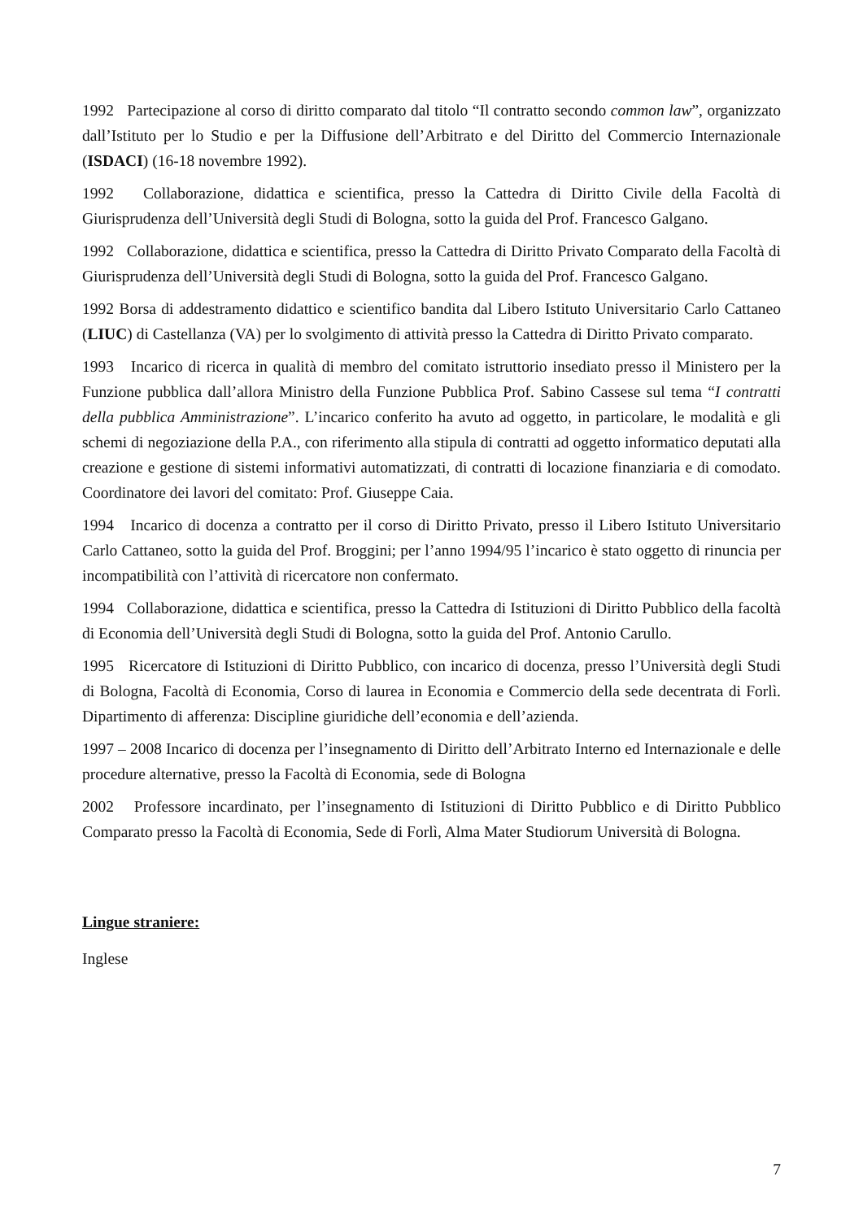1992 Partecipazione al corso di diritto comparato dal titolo “Il contratto secondo common law”, organizzato dall’Istituto per lo Studio e per la Diffusione dell’Arbitrato e del Diritto del Commercio Internazionale (ISDACI) (16-18 novembre 1992).
1992 Collaborazione, didattica e scientifica, presso la Cattedra di Diritto Civile della Facoltà di Giurisprudenza dell’Università degli Studi di Bologna, sotto la guida del Prof. Francesco Galgano.
1992 Collaborazione, didattica e scientifica, presso la Cattedra di Diritto Privato Comparato della Facoltà di Giurisprudenza dell’Università degli Studi di Bologna, sotto la guida del Prof. Francesco Galgano.
1992 Borsa di addestramento didattico e scientifico bandita dal Libero Istituto Universitario Carlo Cattaneo (LIUC) di Castellanza (VA) per lo svolgimento di attività presso la Cattedra di Diritto Privato comparato.
1993 Incarico di ricerca in qualità di membro del comitato istruttorio insediato presso il Ministero per la Funzione pubblica dall’allora Ministro della Funzione Pubblica Prof. Sabino Cassese sul tema “I contratti della pubblica Amministrazione”. L’incarico conferito ha avuto ad oggetto, in particolare, le modalità e gli schemi di negoziazione della P.A., con riferimento alla stipula di contratti ad oggetto informatico deputati alla creazione e gestione di sistemi informativi automatizzati, di contratti di locazione finanziaria e di comodato. Coordinatore dei lavori del comitato: Prof. Giuseppe Caia.
1994 Incarico di docenza a contratto per il corso di Diritto Privato, presso il Libero Istituto Universitario Carlo Cattaneo, sotto la guida del Prof. Broggini; per l’anno 1994/95 l’incarico è stato oggetto di rinuncia per incompatibilità con l’attività di ricercatore non confermato.
1994 Collaborazione, didattica e scientifica, presso la Cattedra di Istituzioni di Diritto Pubblico della facoltà di Economia dell’Università degli Studi di Bologna, sotto la guida del Prof. Antonio Carullo.
1995 Ricercatore di Istituzioni di Diritto Pubblico, con incarico di docenza, presso l’Università degli Studi di Bologna, Facoltà di Economia, Corso di laurea in Economia e Commercio della sede decentrata di Forlì. Dipartimento di afferenza: Discipline giuridiche dell’economia e dell’azienda.
1997 – 2008 Incarico di docenza per l’insegnamento di Diritto dell’Arbitrato Interno ed Internazionale e delle procedure alternative, presso la Facoltà di Economia, sede di Bologna
2002 Professore incardinato, per l’insegnamento di Istituzioni di Diritto Pubblico e di Diritto Pubblico Comparato presso la Facoltà di Economia, Sede di Forlì, Alma Mater Studiorum Università di Bologna.
Lingue straniere:
Inglese
7